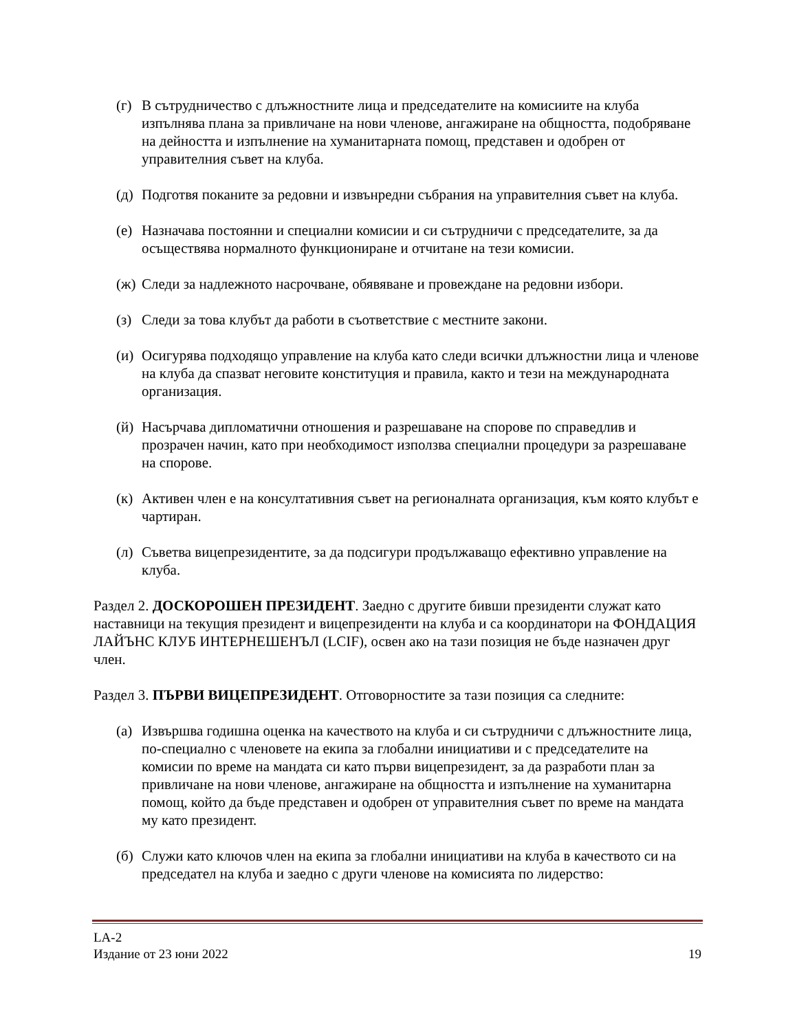(г) В сътрудничество с длъжностните лица и председателите на комисиите на клуба изпълнява плана за привличане на нови членове, ангажиране на общността, подобряване на дейността и изпълнение на хуманитарната помощ, представен и одобрен от управителния съвет на клуба.
(д) Подготвя поканите за редовни и извънредни събрания на управителния съвет на клуба.
(е) Назначава постоянни и специални комисии и си сътрудничи с председателите, за да осъществява нормалното функциониране и отчитане на тези комисии.
(ж) Следи за надлежното насрочване, обявяване и провеждане на редовни избори.
(з) Следи за това клубът да работи в съответствие с местните закони.
(и) Осигурява подходящо управление на клуба като следи всички длъжностни лица и членове на клуба да спазват неговите конституция и правила, както и тези на международната организация.
(й) Насърчава дипломатични отношения и разрешаване на спорове по справедлив и прозрачен начин, като при необходимост използва специални процедури за разрешаване на спорове.
(к) Активен член е на консултативния съвет на регионалната организация, към която клубът е чартиран.
(л) Съветва вицепрезидентите, за да подсигури продължаващо ефективно управление на клуба.
Раздел 2. ДОСКОРОШЕН ПРЕЗИДЕНТ. Заедно с другите бивши президенти служат като наставници на текущия президент и вицепрезиденти на клуба и са координатори на ФОНДАЦИЯ ЛАЙЪНС КЛУБ ИНТЕРНЕШЕНЪЛ (LCIF), освен ако на тази позиция не бъде назначен друг член.
Раздел 3. ПЪРВИ ВИЦЕПРЕЗИДЕНТ. Отговорностите за тази позиция са следните:
(а) Извършва годишна оценка на качеството на клуба и си сътрудничи с длъжностните лица, по-специално с членовете на екипа за глобални инициативи и с председателите на комисии по време на мандата си като първи вицепрезидент, за да разработи план за привличане на нови членове, ангажиране на общността и изпълнение на хуманитарна помощ, който да бъде представен и одобрен от управителния съвет по време на мандата му като президент.
(б) Служи като ключов член на екипа за глобални инициативи на клуба в качеството си на председател на клуба и заедно с други членове на комисията по лидерство:
LA-2
Издание от 23 юни 2022 19